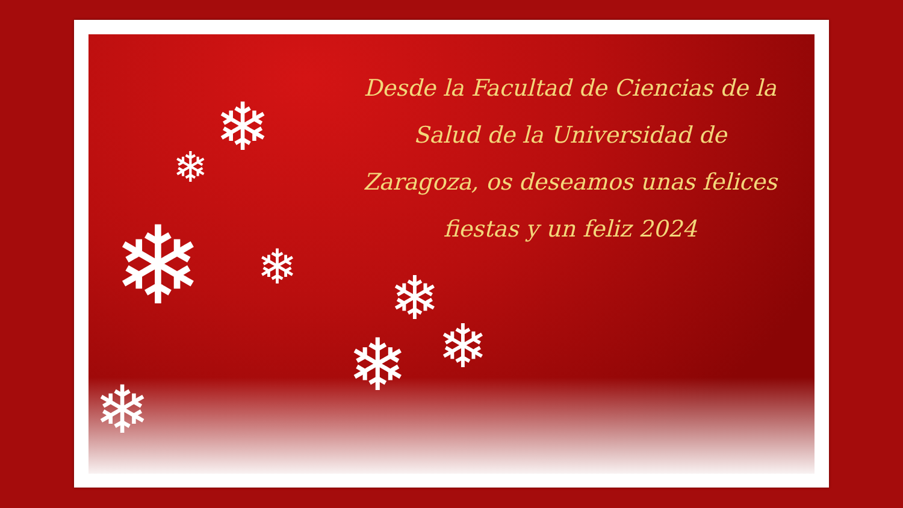❄
❄
❄
❄
❄
❄
❄ ❄
Desde la Facultad de Ciencias de la
Salud de la Universidad de
Zaragoza, os deseamos unas felices
fiestas y un feliz 2024